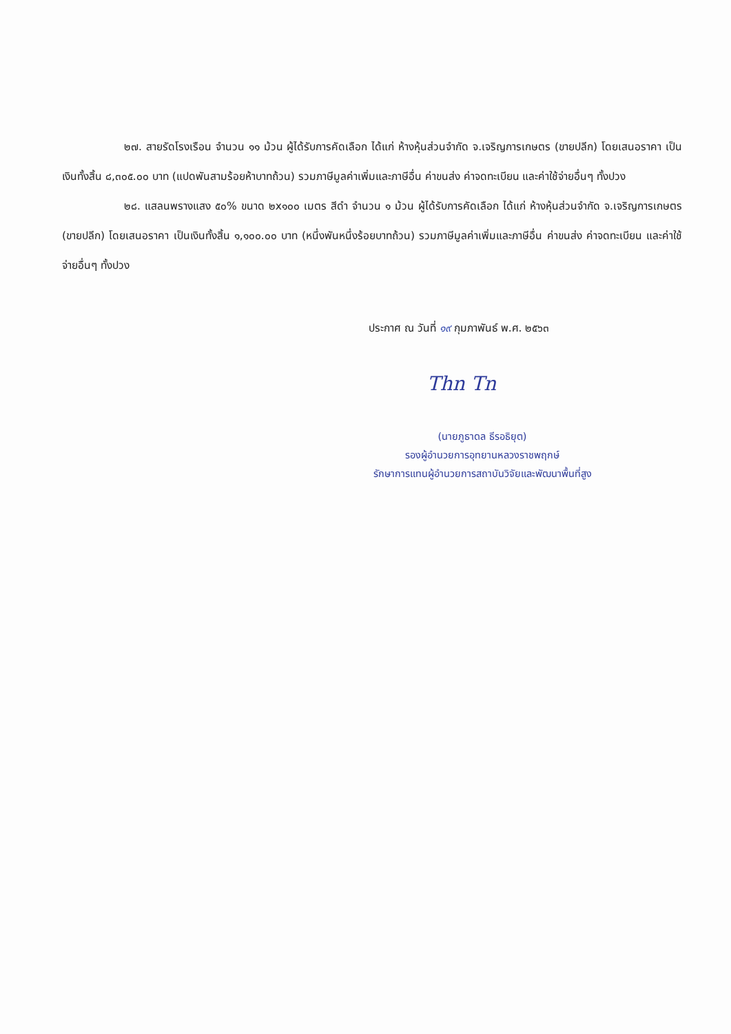๒๗. สายรัดโรงเรือน จำนวน ๑๑ ม้วน ผู้ได้รับการคัดเลือก ได้แก่ ห้างหุ้นส่วนจำกัด จ.เจริญการเกษตร (ขายปลีก) โดยเสนอราคา เป็นเงินทั้งสิ้น ๘,๓๐๕.๐๐ บาท (แปดพันสามร้อยห้าบาทถ้วน) รวมภาษีมูลค่าเพิ่มและภาษีอื่น ค่าขนส่ง ค่าจดทะเบียน และค่าใช้จ่ายอื่นๆ ทั้งปวง
๒๘. แสลนพรางแสง ๕๐% ขนาด ๒x๑๐๐ เมตร สีดำ จำนวน ๑ ม้วน ผู้ได้รับการคัดเลือก ได้แก่ ห้างหุ้นส่วนจำกัด จ.เจริญการเกษตร (ขายปลีก) โดยเสนอราคา เป็นเงินทั้งสิ้น ๑,๑๐๐.๐๐ บาท (หนึ่งพันหนึ่งร้อยบาทถ้วน) รวมภาษีมูลค่าเพิ่มและภาษีอื่น ค่าขนส่ง ค่าจดทะเบียน และค่าใช้จ่ายอื่นๆ ทั้งปวง
ประกาศ ณ วันที่ ๑๙ กุมภาพันธ์ พ.ศ. ๒๕๖๓
Thn Tn
(นายภูธาดล ธีรอธิยุต)
รองผู้อำนวยการอุทยานหลวงราชพฤกษ์
รักษาการแทนผู้อำนวยการสถาบันวิจัยและพัฒนาพื้นที่สูง